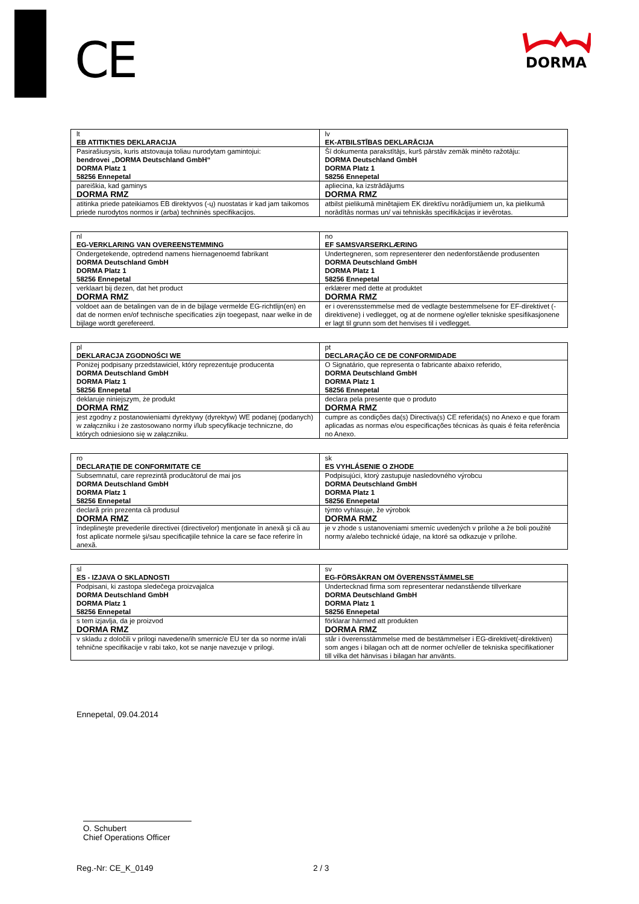CE DORMA
| lt EB ATITIKTIES DEKLARACIJA | lv EK-ATBILSTĪBAS DEKLARĀCIJA |
| Pasirašiusysis, kuris atstovauja toliau nurodytam gamintojui: bendrovei „DORMA Deutschland GmbH“ DORMA Platz 1 58256 Ennepetal | Šī dokumenta parakstītājs, kurš pārstāv zemāk minēto ražotāju: DORMA Deutschland GmbH DORMA Platz 1 58256 Ennepetal |
| pareiškia, kad gaminys DORMA RMZ | apliecina, ka izstrādājums DORMA RMZ |
| atitinka priede pateikiamos EB direktyvos (-ų) nuostatas ir kad jam taikomos priede nurodytos normos ir (arba) techninės specifikacijos. | atbilst pielikumā minētajiem EK direktīvu norādījumiem un, ka pielikumā norādītās normas un/ vai tehniskās specifikācijas ir ievērotas. |
| nl EG-VERKLARING VAN OVEREENSTEMMING | no EF SAMSVARSERKLÆRING |
| Ondergetekende, optredend namens hiernagenoemd fabrikant DORMA Deutschland GmbH DORMA Platz 1 58256 Ennepetal | Undertegneren, som representerer den nedenforstående produsenten DORMA Deutschland GmbH DORMA Platz 1 58256 Ennepetal |
| verklaart bij dezen, dat het product DORMA RMZ | erklærer med dette at produktet DORMA RMZ |
| voldoet aan de betalingen van de in de bijlage vermelde EG-richtlijn(en) en dat de normen en/of technische specificaties zijn toegepast, naar welke in de bijlage wordt gerefereerd. | er i overensstemmelse med de vedlagte bestemmelsene for EF-direktivet (-direktivene) i vedlegget, og at de normene og/eller tekniske spesifikasjonene er lagt til grunn som det henvises til i vedlegget. |
| pl DEKLARACJA ZGODNOŚCI WE | pt DECLARAÇÃO CE DE CONFORMIDADE |
| Poniżej podpisany przedstawiciel, który reprezentuje producenta DORMA Deutschland GmbH DORMA Platz 1 58256 Ennepetal | O Signatário, que representa o fabricante abaixo referido, DORMA Deutschland GmbH DORMA Platz 1 58256 Ennepetal |
| deklaruje niniejszym, że produkt DORMA RMZ | declara pela presente que o produto DORMA RMZ |
| jest zgodny z postanowieniami dyrektywy (dyrektyw) WE podanej (podanych) w załączniku i że zastosowano normy i/lub specyfikacje techniczne, do których odniesiono się w załączniku. | cumpre as condições da(s) Directiva(s) CE referida(s) no Anexo e que foram aplicadas as normas e/ou especificações técnicas às quais é feita referência no Anexo. |
| ro DECLARAŢIE DE CONFORMITATE CE | sk ES VYHLÁSENIE O ZHODE |
| Subsemnatul, care reprezintă producătorul de mai jos DORMA Deutschland GmbH DORMA Platz 1 58256 Ennepetal | Podpisujúci, ktorý zastupuje nasledovného výrobcu DORMA Deutschland GmbH DORMA Platz 1 58256 Ennepetal |
| declară prin prezenta că produsul DORMA RMZ | týmto vyhlasuje, že výrobok DORMA RMZ |
| îndeplineşte prevederile directivei (directivelor) menţionate în anexă şi că au fost aplicate normele şi/sau specificaţiile tehnice la care se face referire în anexă. | je v zhode s ustanoveniami smerníc uvedených v prílohe a že boli použité normy a/alebo technické údaje, na ktoré sa odkazuje v prílohe. |
| sl ES - IZJAVA O SKLADNOSTI | sv EG-FÖRSÄKRAN OM ÖVERENSSTÄMMELSE |
| Podpisani, ki zastopa sledečega proizvajalca DORMA Deutschland GmbH DORMA Platz 1 58256 Ennepetal | Undertecknad firma som representerar nedanstående tillverkare DORMA Deutschland GmbH DORMA Platz 1 58256 Ennepetal |
| s tem izjavlja, da je proizvod DORMA RMZ | förklarar härmed att produkten DORMA RMZ |
| v skladu z določili v prilogi navedene/ih smernic/e EU ter da so norme in/ali tehnične specifikacije v rabi tako, kot se nanje navezuje v prilogi. | står i överensstämmelse med de bestämmelser i EG-direktivet(-direktiven) som anges i bilagan och att de normer och/eller de tekniska specifikationer till vilka det hänvisas i bilagan har använts. |
Ennepetal, 09.04.2014
O. Schubert
Chief Operations Officer
Reg.-Nr: CE_K_0149 2 / 3